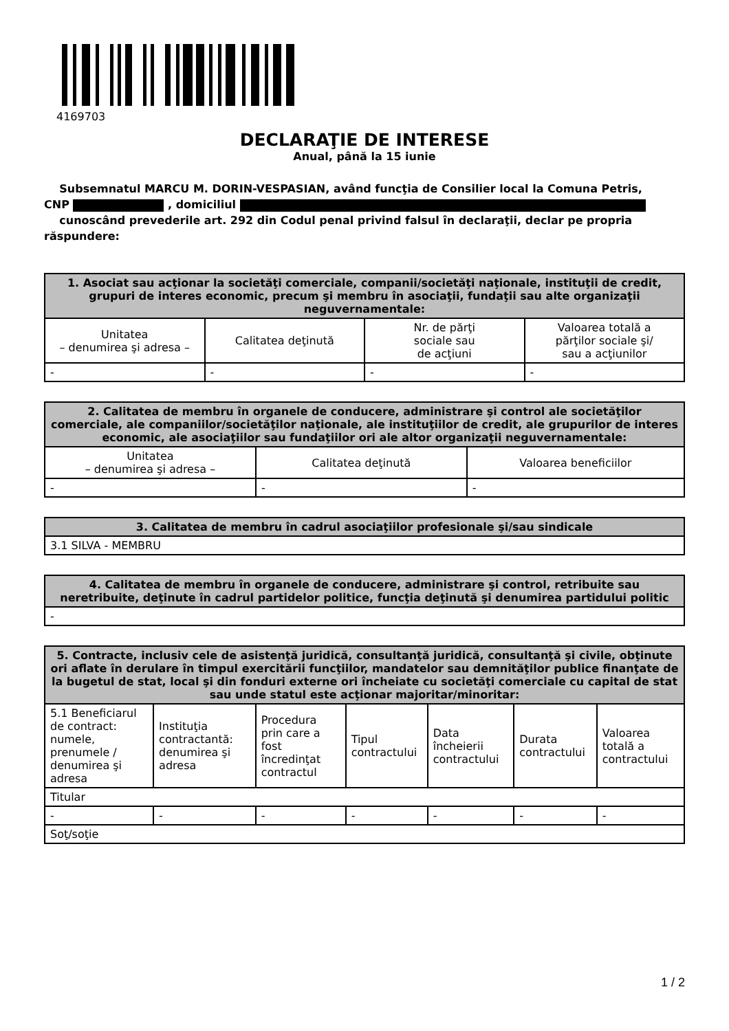4169703
DECLARAŢIE DE INTERESE
Anual, până la 15 iunie
Subsemnatul MARCU M. DORIN-VESPASIAN, având funcţia de Consilier local la Comuna Petris,
CNP , domiciliul
cunoscând prevederile art. 292 din Codul penal privind falsul în declaraţii, declar pe propria răspundere:
| 1. Asociat sau acţionar la societăţi comerciale, companii/societăţi naţionale, instituţii de credit, grupuri de interes economic, precum şi membru în asociaţii, fundaţii sau alte organizaţii neguvernamentale: | | | |
| --- | --- | --- | --- |
| Unitatea – denumirea şi adresa – | Calitatea deţinută | Nr. de părţi sociale sau de acţiuni | Valoarea totală a părţilor sociale şi/ sau a acţiunilor |
| - | - | - | - |
| 2. Calitatea de membru în organele de conducere, administrare şi control ale societăţilor comerciale, ale companiilor/societăţilor naţionale, ale instituţiilor de credit, ale grupurilor de interes economic, ale asociaţiilor sau fundaţiilor ori ale altor organizaţii neguvernamentale: | | |
| --- | --- | --- |
| Unitatea – denumirea şi adresa – | Calitatea deţinută | Valoarea beneficiilor |
| - | - | - |
| 3. Calitatea de membru în cadrul asociaţiilor profesionale şi/sau sindicale |
| --- |
| 3.1 SILVA - MEMBRU |
| 4. Calitatea de membru în organele de conducere, administrare şi control, retribuite sau neretribuite, deţinute în cadrul partidelor politice, funcţia deţinută şi denumirea partidului politic |
| --- |
| - |
| 5. Contracte, inclusiv cele de asistenţă juridică, consultanţă juridică, consultanţă şi civile, obţinute ori aflate în derulare în timpul exercitării funcţiilor, mandatelor sau demnităţilor publice finanţate de la bugetul de stat, local şi din fonduri externe ori încheiate cu societăţi comerciale cu capital de stat sau unde statul este acţionar majoritar/minoritar: | | | | | | |
| --- | --- | --- | --- | --- | --- | --- |
| 5.1 Beneficiarul de contract: numele, prenumele / denumirea şi adresa | Instituţia contractantă: denumirea şi adresa | Procedura prin care a fost încredinţat contractul | Tipul contractului | Data încheierii contractului | Durata contractului | Valoarea totală a contractului |
| Titular | | | | | | |
| - | - | - | - | - | - | - |
| Soţ/soţie | | | | | | |
1 / 2